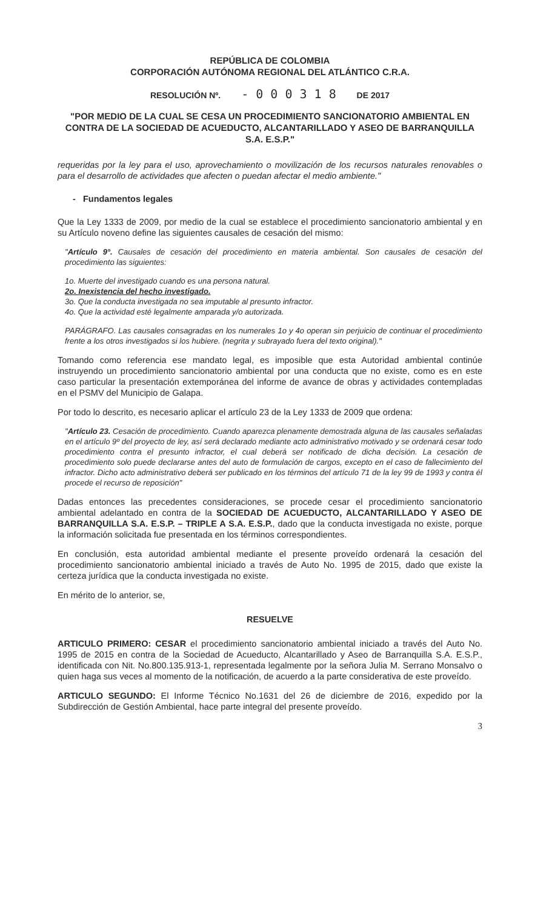REPÚBLICA DE COLOMBIA
CORPORACIÓN AUTÓNOMA REGIONAL DEL ATLÁNTICO C.R.A.
RESOLUCIÓN Nº. - 0 0 0 3 1 8 DE 2017
"POR MEDIO DE LA CUAL SE CESA UN PROCEDIMIENTO SANCIONATORIO AMBIENTAL EN CONTRA DE LA SOCIEDAD DE ACUEDUCTO, ALCANTARILLADO Y ASEO DE BARRANQUILLA S.A. E.S.P."
requeridas por la ley para el uso, aprovechamiento o movilización de los recursos naturales renovables o para el desarrollo de actividades que afecten o puedan afectar el medio ambiente."
- Fundamentos legales
Que la Ley 1333 de 2009, por medio de la cual se establece el procedimiento sancionatorio ambiental y en su Artículo noveno define las siguientes causales de cesación del mismo:
"Artículo 9°. Causales de cesación del procedimiento en materia ambiental. Son causales de cesación del procedimiento las siguientes:
1o. Muerte del investigado cuando es una persona natural.
2o. Inexistencia del hecho investigado.
3o. Que la conducta investigada no sea imputable al presunto infractor.
4o. Que la actividad esté legalmente amparada y/o autorizada.
PARÁGRAFO. Las causales consagradas en los numerales 1o y 4o operan sin perjuicio de continuar el procedimiento frente a los otros investigados si los hubiere. (negrita y subrayado fuera del texto original)."
Tomando como referencia ese mandato legal, es imposible que esta Autoridad ambiental continúe instruyendo un procedimiento sancionatorio ambiental por una conducta que no existe, como es en este caso particular la presentación extemporánea del informe de avance de obras y actividades contempladas en el PSMV del Municipio de Galapa.
Por todo lo descrito, es necesario aplicar el artículo 23 de la Ley 1333 de 2009 que ordena:
"Artículo 23. Cesación de procedimiento. Cuando aparezca plenamente demostrada alguna de las causales señaladas en el artículo 9º del proyecto de ley, así será declarado mediante acto administrativo motivado y se ordenará cesar todo procedimiento contra el presunto infractor, el cual deberá ser notificado de dicha decisión. La cesación de procedimiento solo puede declararse antes del auto de formulación de cargos, excepto en el caso de fallecimiento del infractor. Dicho acto administrativo deberá ser publicado en los términos del artículo 71 de la ley 99 de 1993 y contra él procede el recurso de reposición"
Dadas entonces las precedentes consideraciones, se procede cesar el procedimiento sancionatorio ambiental adelantado en contra de la SOCIEDAD DE ACUEDUCTO, ALCANTARILLADO Y ASEO DE BARRANQUILLA S.A. E.S.P. – TRIPLE A S.A. E.S.P., dado que la conducta investigada no existe, porque la información solicitada fue presentada en los términos correspondientes.
En conclusión, esta autoridad ambiental mediante el presente proveído ordenará la cesación del procedimiento sancionatorio ambiental iniciado a través de Auto No. 1995 de 2015, dado que existe la certeza jurídica que la conducta investigada no existe.
En mérito de lo anterior, se,
RESUELVE
ARTICULO PRIMERO: CESAR el procedimiento sancionatorio ambiental iniciado a través del Auto No. 1995 de 2015 en contra de la Sociedad de Acueducto, Alcantarillado y Aseo de Barranquilla S.A. E.S.P., identificada con Nit. No.800.135.913-1, representada legalmente por la señora Julia M. Serrano Monsalvo o quien haga sus veces al momento de la notificación, de acuerdo a la parte considerativa de este proveído.
ARTICULO SEGUNDO: El Informe Técnico No.1631 del 26 de diciembre de 2016, expedido por la Subdirección de Gestión Ambiental, hace parte integral del presente proveído.
3